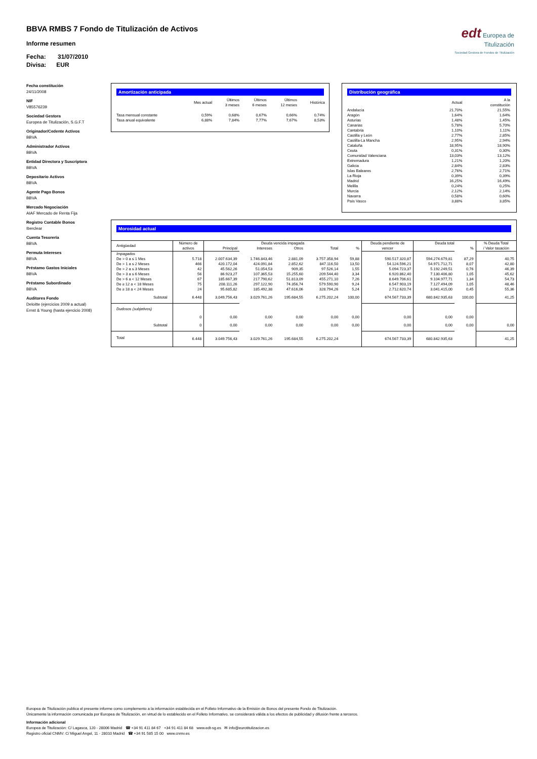BBVA RMBS 7 Fondo de Titulización de Activos
Informe resumen
Fecha: 31/07/2010
Divisa: EUR
edt Europea de
Titulización
Sociedad Gestora de Fondos de Titulización
Fecha constitución
24/11/2008
NIF
V85576239
Sociedad Gestora
Europea de Titulización, S.G.F.T
Originador/Cedente Activos
BBVA
Administrador Activos
BBVA
Entidad Directora y Suscriptora
BBVA
Depositario Activos
BBVA
Agente Pago Bonos
BBVA
Mercado Negociación
AIAF Mercado de Renta Fija
Registro Contable Bonos
Iberclear
Cuenta Tesorería
BBVA
Permuta Intereses
BBVA
Préstamo Gastos Iniciales
BBVA
Préstamo Subordinado
BBVA
Auditores Fondo
Deloitte (ejercicios 2009 a actual)
Ernst & Young (hasta ejercicio 2008)
Amortización anticipada
| | Mes actual | Últimos 3 meses | Últimos 6 meses | Últimos 12 meses | Histórica |
| --- | --- | --- | --- | --- | --- |
| Tasa mensual constante | 0,59% | 0,68% | 0,67% | 0,66% | 0,74% |
| Tasa anual equivalente | 6,88% | 7,84% | 7,77% | 7,67% | 8,53% |
Distribución geográfica
| | Actual | A la constitución |
| --- | --- | --- |
| Andalucía | 21,70% | 21,55% |
| Aragón | 1,64% | 1,64% |
| Asturias | 1,48% | 1,45% |
| Canarias | 5,78% | 5,70% |
| Cantabria | 1,10% | 1,11% |
| Castilla y León | 2,77% | 2,85% |
| Castilla-La Mancha | 2,95% | 2,94% |
| Cataluña | 18,95% | 18,90% |
| Ceuta | 0,31% | 0,30% |
| Comunidad Valenciana | 13,03% | 13,12% |
| Extremadura | 1,21% | 1,20% |
| Galicia | 2,84% | 2,83% |
| Islas Baleares | 2,76% | 2,71% |
| La Rioja | 0,39% | 0,39% |
| Madrid | 16,25% | 16,49% |
| Melilla | 0,24% | 0,25% |
| Murcia | 2,12% | 2,14% |
| Navarra | 0,58% | 0,60% |
| País Vasco | 3,88% | 3,85% |
Morosidad actual
| Antigüedad | Número de activos | Deuda vencida impagada | | | | | Deuda pendiente de vencer | Deuda total | | % Deuda Total / Valor tasación |
| --- | --- | --- | --- | --- | --- | --- | --- | --- | --- | --- |
| | | Principal | Intereses | Otros | Total | % | | | % | |
| Impagados | | | | | | | | | | |
| De > 0 a ≤ 1 Mes | 5.718 | 2.007.634,39 | 1.746.843,46 | 2.881,09 | 3.757.358,94 | 59,88 | 590.517.320,87 | 594.274.679,81 | 87,29 | 40,75 |
| De > 1 a ≤ 2 Meses | 466 | 420.172,04 | 424.091,84 | 2.852,62 | 847.116,50 | 13,50 | 54.124.596,21 | 54.971.712,71 | 8,07 | 42,80 |
| De > 2 a ≤ 3 Meses | 42 | 45.562,26 | 51.054,53 | 909,35 | 97.526,14 | 1,55 | 5.094.723,37 | 5.192.249,51 | 0,76 | 46,39 |
| De > 3 a ≤ 6 Meses | 56 | 86.923,27 | 107.365,53 | 15.255,60 | 209.544,40 | 3,34 | 6.920.862,40 | 7.130.406,80 | 1,05 | 45,62 |
| De > 6 a < 12 Meses | 67 | 185.667,39 | 217.790,62 | 51.813,09 | 455.271,10 | 7,26 | 8.649.706,61 | 9.104.977,71 | 1,34 | 54,73 |
| De ≥ 12 a < 18 Meses | 75 | 208.111,26 | 297.122,90 | 74.356,74 | 579.590,90 | 9,24 | 6.547.903,19 | 7.127.494,09 | 1,05 | 48,46 |
| De ≥ 18 a < 24 Meses | 24 | 95.685,82 | 185.492,38 | 47.616,06 | 328.794,26 | 5,24 | 2.712.620,74 | 3.041.415,00 | 0,45 | 55,36 |
| Subtotal | 6.448 | 3,049,756,43 | 3.029.761,26 | 195.684,55 | 6.275.202,24 | 100,00 | 674.567.733,39 | 680.842.935,63 | 100,00 | 41,25 |
| Dudosos (subjetivos) | | | | | | | | | | |
| | 0 | 0,00 | 0,00 | 0,00 | 0,00 | 0,00 | 0,00 | 0,00 | 0,00 | |
| Subtotal | 0 | 0,00 | 0,00 | 0,00 | 0,00 | 0,00 | 0,00 | 0,00 | 0,00 | 0,00 |
| Total | 6.448 | 3.049.756,43 | 3.029.761,26 | 195.684,55 | 6.275.202,24 | | 674.567.733,39 | 680.842.935,63 | | 41,25 |
Europea de Titulización publica el presente informe como complemento a la información establecida en el Folleto Informativo de la Emisión de Bonos del presente Fondo de Titulización.
Únicamente la información comunicada por Europea de Titulización, en virtud de lo establecido en el Folleto Informativo, se considerará válida a los efectos de publicidad y difusión frente a terceros.
Información adicional
Europea de Titulización: C/ Lagasca, 120 - 28006 Madrid ☎ +34 91 411 84 67 +34 91 411 84 68 www.edt-sg.es ✉ info@eurotitulizacion.es
Registro oficial CNMV: C/ Miguel Angel, 11 - 28010 Madrid ☎ +34 91 585 15 00 www.cnmv.es